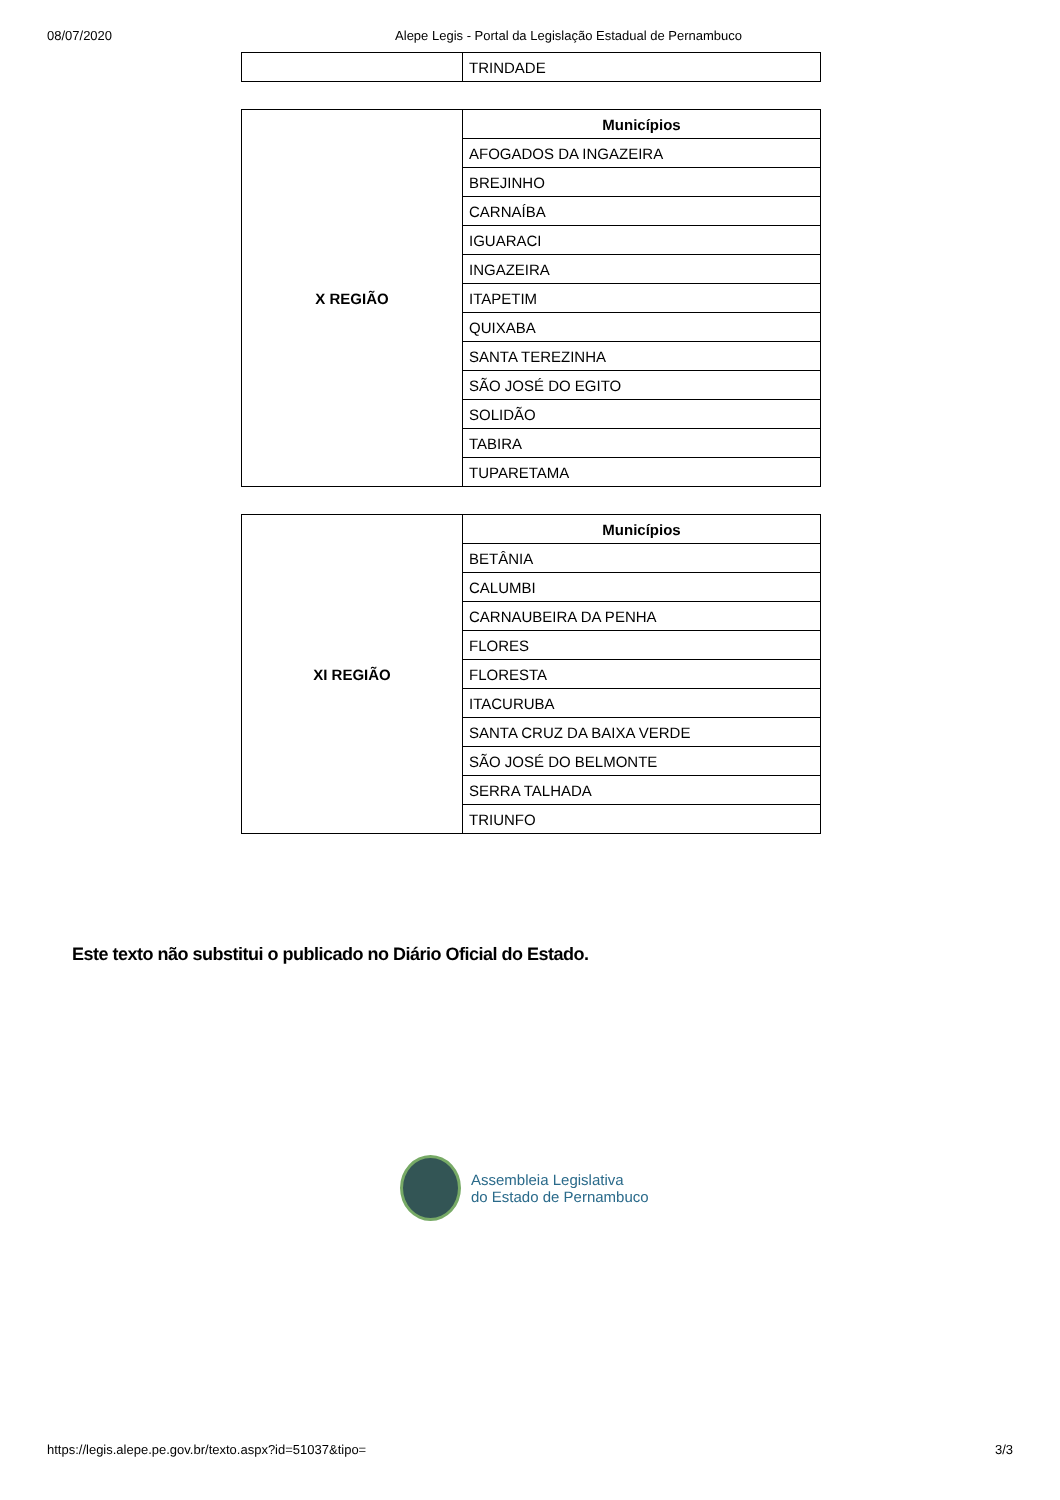08/07/2020 Alepe Legis - Portal da Legislação Estadual de Pernambuco
| | TRINDADE |
| X REGIÃO | Municípios |
| | AFOGADOS DA INGAZEIRA |
| | BREJINHO |
| | CARNAÍBA |
| | IGUARACI |
| | INGAZEIRA |
| | ITAPETIM |
| | QUIXABA |
| | SANTA TEREZINHA |
| | SÃO JOSÉ DO EGITO |
| | SOLIDÃO |
| | TABIRA |
| | TUPARETAMA |
| XI REGIÃO | Municípios |
| | BETÂNIA |
| | CALUMBI |
| | CARNAUBEIRA DA PENHA |
| | FLORES |
| | FLORESTA |
| | ITACURUBA |
| | SANTA CRUZ DA BAIXA VERDE |
| | SÃO JOSÉ DO BELMONTE |
| | SERRA TALHADA |
| | TRIUNFO |
Este texto não substitui o publicado no Diário Oficial do Estado.
Assembleia Legislativa
do Estado de Pernambuco
https://legis.alepe.pe.gov.br/texto.aspx?id=51037&tipo= 3/3